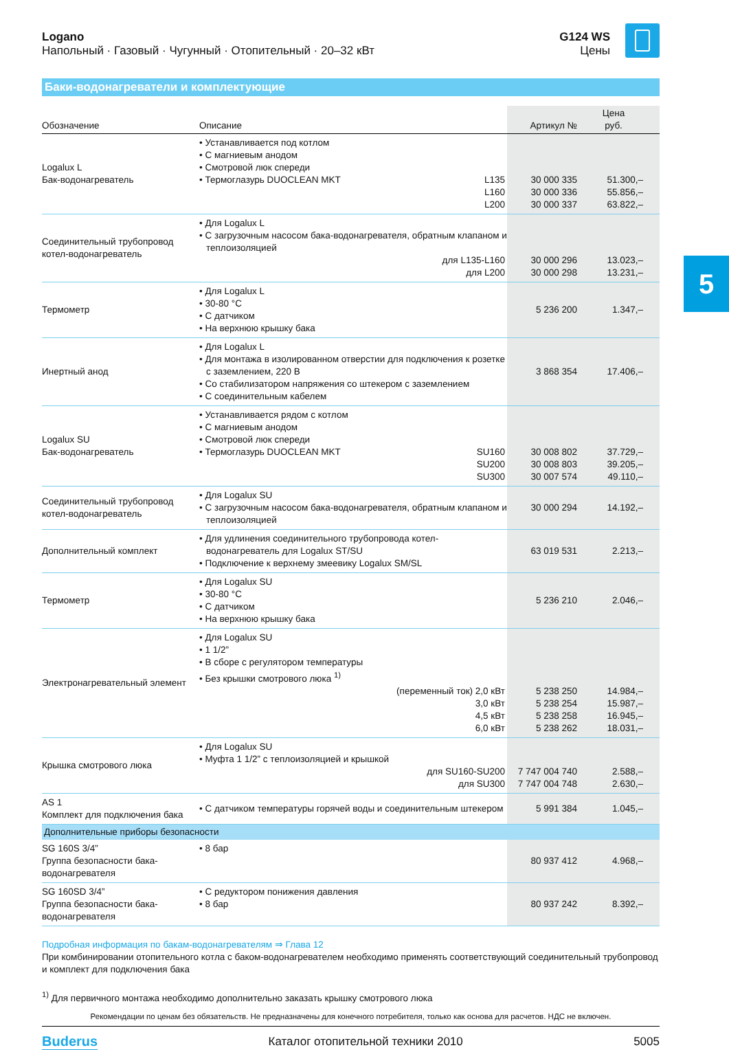Logano
Напольный · Газовый · Чугунный · Отопительный · 20–32 кВт
G124 WS
Цены
Баки-водонагреватели и комплектующие
| Обозначение | Описание | Артикул № | Цена руб. |
| --- | --- | --- | --- |
| Logalux L Бак-водонагреватель | • Устанавливается под котлом • С магниевым анодом • Смотровой люк спереди • Термоглазурь DUOCLEAN MKT L135 L160 L200 | 30 000 335 30 000 336 30 000 337 | 51.300,– 55.856,– 63.822,– |
| Соединительный трубопровод котел-водонагреватель | • Для Logalux L • С загрузочным насосом бака-водонагревателя, обратным клапаном и теплоизоляцией для L135-L160 для L200 | 30 000 296 30 000 298 | 13.023,– 13.231,– |
| Термометр | • Для Logalux L • 30-80 °C • С датчиком • На верхнюю крышку бака | 5 236 200 | 1.347,– |
| Инертный анод | • Для Logalux L • Для монтажа в изолированном отверстии для подключения к розетке с заземлением, 220 В • Со стабилизатором напряжения со штекером с заземлением • С соединительным кабелем | 3 868 354 | 17.406,– |
| Logalux SU Бак-водонагреватель | • Устанавливается рядом с котлом • С магниевым анодом • Смотровой люк спереди • Термоглазурь DUOCLEAN MKT SU160 SU200 SU300 | 30 008 802 30 008 803 30 007 574 | 37.729,– 39.205,– 49.110,– |
| Соединительный трубопровод котел-водонагреватель | • Для Logalux SU • С загрузочным насосом бака-водонагревателя, обратным клапаном и теплоизоляцией | 30 000 294 | 14.192,– |
| Дополнительный комплект | • Для удлинения соединительного трубопровода котел-водонагреватель для Logalux ST/SU • Подключение к верхнему змеевику Logalux SM/SL | 63 019 531 | 2.213,– |
| Термометр | • Для Logalux SU • 30-80 °C • С датчиком • На верхнюю крышку бака | 5 236 210 | 2.046,– |
| Электронагревательный элемент | • Для Logalux SU • 1 1/2” • В сборе с регулятором температуры • Без крышки смотрового люка <sup>1)</sup> (переменный ток) 2,0 кВт 3,0 кВт 4,5 кВт 6,0 кВт | 5 238 250 5 238 254 5 238 258 5 238 262 | 14.984,– 15.987,– 16.945,– 18.031,– |
| Крышка смотрового люка | • Для Logalux SU • Муфта 1 1/2” с теплоизоляцией и крышкой для SU160-SU200 для SU300 | 7 747 004 740 7 747 004 748 | 2.588,– 2.630,– |
| AS 1 Комплект для подключения бака | • С датчиком температуры горячей воды и соединительным штекером | 5 991 384 | 1.045,– |
| Дополнительные приборы безопасности | | | |
| SG 160S 3/4” Группа безопасности бака-водонагревателя | • 8 бар | 80 937 412 | 4.968,– |
| SG 160SD 3/4” Группа безопасности бака-водонагревателя | • С редуктором понижения давления • 8 бар | 80 937 242 | 8.392,– |
Подробная информация по бакам-водонагревателям ⇒ Глава 12
При комбинировании отопительного котла с баком-водонагревателем необходимо применять соответствующий соединительный трубопровод и комплект для подключения бака
<sup>1)</sup> Для первичного монтажа необходимо дополнительно заказать крышку смотрового люка
Рекомендации по ценам без обязательств. Не предназначены для конечного потребителя, только как основа для расчетов. НДС не включен.
Buderus Каталог отопительной техники 2010 5005
5